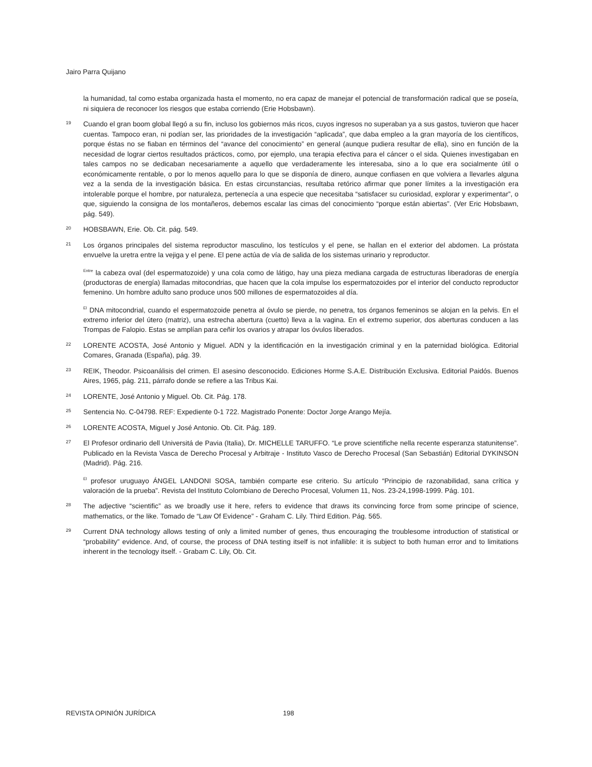Jairo Parra Quijano
la humanidad, tal como estaba organizada hasta el momento, no era capaz de manejar el potencial de transformación radical que se poseía, ni siquiera de reconocer los riesgos que estaba corriendo (Erie Hobsbawn).
19
Cuando el gran boom global llegó a su fin, incluso los gobiernos más ricos, cuyos ingresos no superaban ya a sus gastos, tuvieron que hacer cuentas. Tampoco eran, ni podían ser, las prioridades de la investigación “aplicada”, que daba empleo a la gran mayoría de los científicos, porque éstas no se fiaban en términos del “avance del conocimiento” en general (aunque pudiera resultar de ella), sino en función de la necesidad de lograr ciertos resultados prácticos, como, por ejemplo, una terapia efectiva para el cáncer o el sida. Quienes investigaban en tales campos no se dedicaban necesariamente a aquello que verdaderamente les interesaba, sino a lo que era socialmente útil o económicamente rentable, o por lo menos aquello para lo que se disponía de dinero, aunque confiasen en que volviera a llevarles alguna vez a la senda de la investigación básica. En estas circunstancias, resultaba retórico afirmar que poner límites a la investigación era intolerable porque el hombre, por naturaleza, pertenecía a una especie que necesitaba “satisfacer su curiosidad, explorar y experimentar”, o que, siguiendo la consigna de los montañeros, debemos escalar las cimas del conocimiento “porque están abiertas”. (Ver Eric Hobsbawn, pág. 549).
20
HOBSBAWN, Erie. Ob. Cit. pág. 549.
21
Los órganos principales del sistema reproductor masculino, los testículos y el pene, se hallan en el exterior del abdomen. La próstata envuelve la uretra entre la vejiga y el pene. El pene actúa de vía de salida de los sistemas urinario y reproductor.
<sup>Entre</sup> la cabeza oval (del espermatozoide) y una cola como de látigo, hay una pieza mediana cargada de estructuras liberadoras de energía (productoras de energía) llamadas mitocondrias, que hacen que la cola impulse los espermatozoides por el interior del conducto reproductor femenino. Un hombre adulto sano produce unos 500 millones de espermatozoides al día.
<sup>El</sup> DNA mitocondrial, cuando el espermatozoide penetra al óvulo se pierde, no penetra, tos órganos femeninos se alojan en la pelvis. En el extremo inferior del útero (matriz), una estrecha abertura (cuetto) lleva a la vagina. En el extremo superior, dos aberturas conducen a las Trompas de Falopio. Estas se amplían para ceñir los ovarios y atrapar los óvulos liberados.
22
LORENTE ACOSTA, José Antonio y Miguel. ADN y la identificación en la investigación criminal y en la paternidad biológica. Editorial Comares, Granada (España), pág. 39.
23
REIK, Theodor. Psicoanálisis del crimen. El asesino desconocido. Ediciones Horme S.A.E. Distribución Exclusiva. Editorial Paidós. Buenos Aires, 1965, pág. 211, párrafo donde se refiere a las Tribus Kai.
24
LORENTE, José Antonio y Miguel. Ob. Cit. Pág. 178.
25
Sentencia No. C-04798. REF: Expediente 0-1 722. Magistrado Ponente: Doctor Jorge Arango Mejía.
26
LORENTE ACOSTA, Miguel y José Antonio. Ob. Cit. Pág. 189.
27
El Profesor ordinario dell Universitá de Pavia (Italia), Dr. MICHELLE TARUFFO. “Le prove scientifiche nella recente esperanza statunitense”. Publicado en la Revista Vasca de Derecho Procesal y Arbitraje - Instituto Vasco de Derecho Procesal (San Sebastián) Editorial DYKINSON (Madrid). Pág. 216.
<sup>El</sup> profesor uruguayo ÁNGEL LANDONI SOSA, también comparte ese criterio. Su artículo “Principio de razonabilidad, sana crítica y valoración de la prueba”. Revista del Instituto Colombiano de Derecho Procesal, Volumen 11, Nos. 23-24,1998-1999. Pág. 101.
28
The adjective “scientific” as we broadly use it here, refers to evidence that draws its convincing force from some principe of science, mathematics, or the like. Tomado de “Law Of Evidence” - Graham C. Lily. Third Edition. Pág. 565.
29
Current DNA technology allows testing of only a limited number of genes, thus encouraging the troublesome introduction of statistical or “probability” evidence. And, of course, the process of DNA testing itself is not infallible: it is subject to both human error and to limitations inherent in the tecnology itself. - Grabam C. Lily, Ob. Cit.
REVISTA OPINIÓN JURÍDICA 198